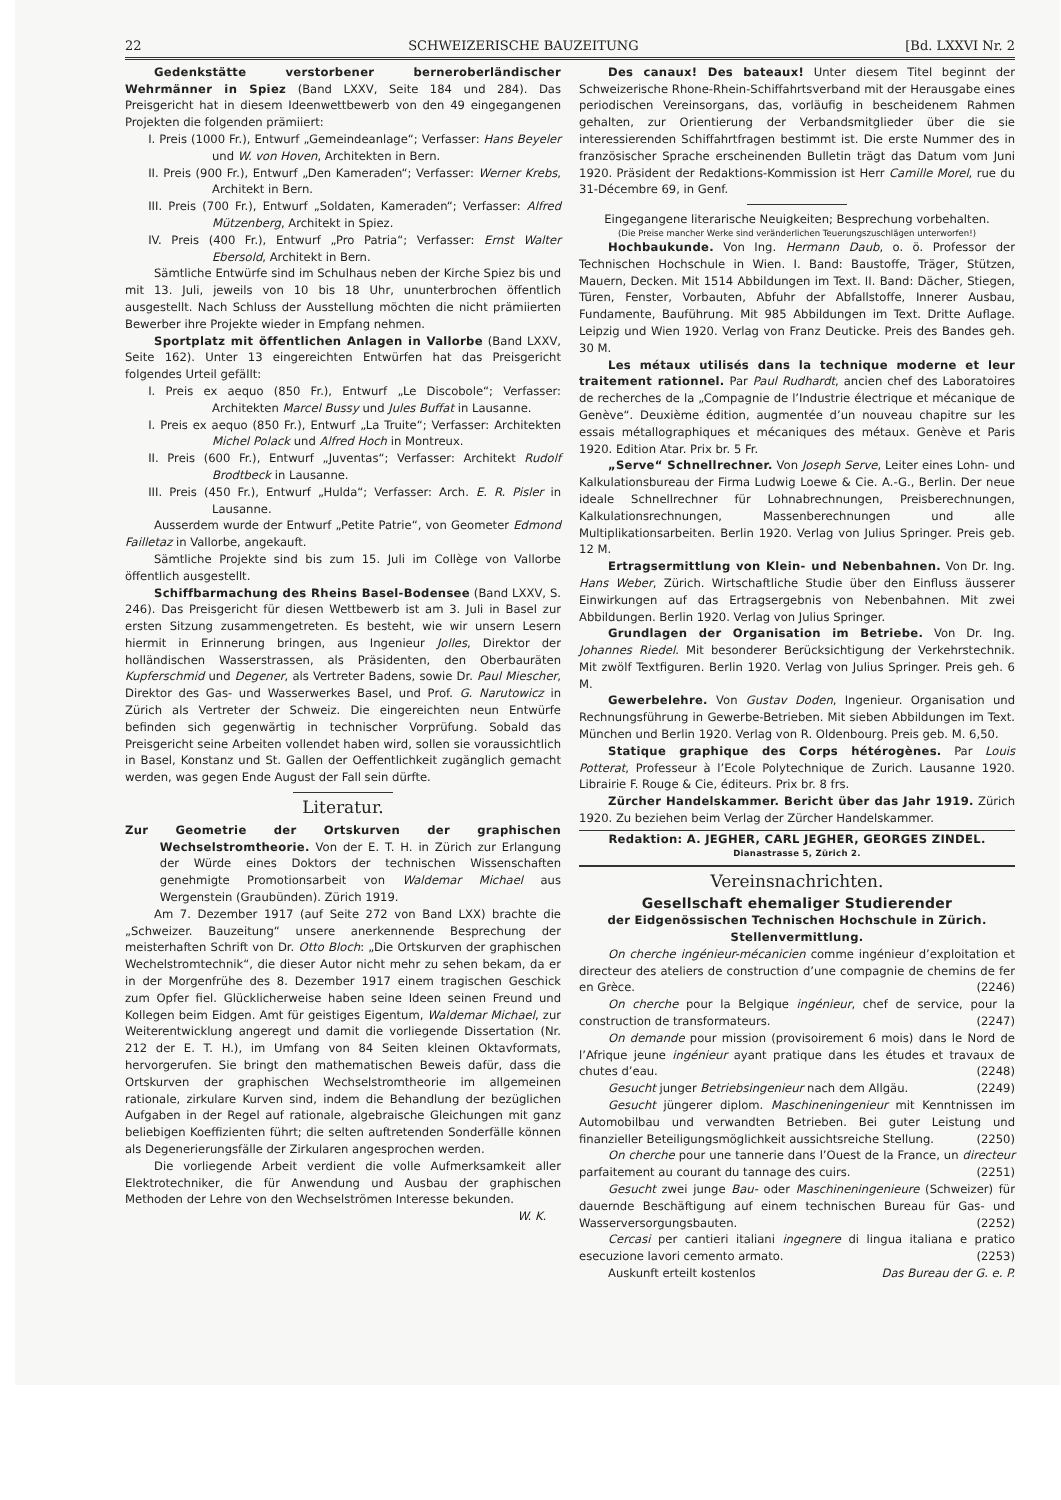22 SCHWEIZERISCHE BAUZEITUNG [Bd. LXXVI Nr. 2
Gedenkstätte verstorbener berneroberländischer Wehrmänner in Spiez (Band LXXV, Seite 184 und 284). Das Preisgericht hat in diesem Ideenwettbewerb von den 49 eingegangenen Projekten die folgenden prämiiert:
I. Preis (1000 Fr.), Entwurf „Gemeindeanlage“; Verfasser: Hans Beyeler und W. von Hoven, Architekten in Bern.
II. Preis (900 Fr.), Entwurf „Den Kameraden“; Verfasser: Werner Krebs, Architekt in Bern.
III. Preis (700 Fr.), Entwurf „Soldaten, Kameraden“; Verfasser: Alfred Mützenberg, Architekt in Spiez.
IV. Preis (400 Fr.), Entwurf „Pro Patria“; Verfasser: Ernst Walter Ebersold, Architekt in Bern.
Sämtliche Entwürfe sind im Schulhaus neben der Kirche Spiez bis und mit 13. Juli, jeweils von 10 bis 18 Uhr, ununterbrochen öffentlich ausgestellt. Nach Schluss der Ausstellung möchten die nicht prämiierten Bewerber ihre Projekte wieder in Empfang nehmen.
Sportplatz mit öffentlichen Anlagen in Vallorbe (Band LXXV, Seite 162). Unter 13 eingereichten Entwürfen hat das Preisgericht folgendes Urteil gefällt:
I. Preis ex aequo (850 Fr.), Entwurf „Le Discobole“; Verfasser: Architekten Marcel Bussy und Jules Buffat in Lausanne.
I. Preis ex aequo (850 Fr.), Entwurf „La Truite“; Verfasser: Architekten Michel Polack und Alfred Hoch in Montreux.
II. Preis (600 Fr.), Entwurf „Juventas“; Verfasser: Architekt Rudolf Brodtbeck in Lausanne.
III. Preis (450 Fr.), Entwurf „Hulda“; Verfasser: Arch. E. R. Pisler in Lausanne.
Ausserdem wurde der Entwurf „Petite Patrie“, von Geometer Edmond Failletaz in Vallorbe, angekauft.
Sämtliche Projekte sind bis zum 15. Juli im Collège von Vallorbe öffentlich ausgestellt.
Schiffbarmachung des Rheins Basel-Bodensee (Band LXXV, S. 246). Das Preisgericht für diesen Wettbewerb ist am 3. Juli in Basel zur ersten Sitzung zusammengetreten. Es besteht, wie wir unsern Lesern hiermit in Erinnerung bringen, aus Ingenieur Jolles, Direktor der holländischen Wasserstrassen, als Präsidenten, den Oberbauräten Kupferschmid und Degener, als Vertreter Badens, sowie Dr. Paul Miescher, Direktor des Gas- und Wasserwerkes Basel, und Prof. G. Narutowicz in Zürich als Vertreter der Schweiz. Die eingereichten neun Entwürfe befinden sich gegenwärtig in technischer Vorprüfung. Sobald das Preisgericht seine Arbeiten vollendet haben wird, sollen sie voraussichtlich in Basel, Konstanz und St. Gallen der Oeffentlichkeit zugänglich gemacht werden, was gegen Ende August der Fall sein dürfte.
Literatur.
Zur Geometrie der Ortskurven der graphischen Wechselstromtheorie. Von der E. T. H. in Zürich zur Erlangung der Würde eines Doktors der technischen Wissenschaften genehmigte Promotionsarbeit von Waldemar Michael aus Wergenstein (Graubünden). Zürich 1919.
Am 7. Dezember 1917 (auf Seite 272 von Band LXX) brachte die „Schweizer. Bauzeitung“ unsere anerkennende Besprechung der meisterhaften Schrift von Dr. Otto Bloch: „Die Ortskurven der graphischen Wechelstromtechnik“, die dieser Autor nicht mehr zu sehen bekam, da er in der Morgenfrühe des 8. Dezember 1917 einem tragischen Geschick zum Opfer fiel. Glücklicherweise haben seine Ideen seinen Freund und Kollegen beim Eidgen. Amt für geistiges Eigentum, Waldemar Michael, zur Weiterentwicklung angeregt und damit die vorliegende Dissertation (Nr. 212 der E. T. H.), im Umfang von 84 Seiten kleinen Oktavformats, hervorgerufen. Sie bringt den mathematischen Beweis dafür, dass die Ortskurven der graphischen Wechselstromtheorie im allgemeinen rationale, zirkulare Kurven sind, indem die Behandlung der bezüglichen Aufgaben in der Regel auf rationale, algebraische Gleichungen mit ganz beliebigen Koeffizienten führt; die selten auftretenden Sonderfälle können als Degenerierungsfälle der Zirkularen angesprochen werden.
Die vorliegende Arbeit verdient die volle Aufmerksamkeit aller Elektrotechniker, die für Anwendung und Ausbau der graphischen Methoden der Lehre von den Wechselströmen Interesse bekunden. W. K.
Des canaux! Des bateaux! Unter diesem Titel beginnt der Schweizerische Rhone-Rhein-Schiffahrtsverband mit der Herausgabe eines periodischen Vereinsorgans, das, vorläufig in bescheidenem Rahmen gehalten, zur Orientierung der Verbandsmitglieder über die sie interessierenden Schiffahrtfragen bestimmt ist. Die erste Nummer des in französischer Sprache erscheinenden Bulletin trägt das Datum vom Juni 1920. Präsident der Redaktions-Kommission ist Herr Camille Morel, rue du 31-Décembre 69, in Genf.
Eingegangene literarische Neuigkeiten; Besprechung vorbehalten.
(Die Preise mancher Werke sind veränderlichen Teuerungszuschlägen unterworfen!)
Hochbaukunde. Von Ing. Hermann Daub, o. ö. Professor der Technischen Hochschule in Wien. I. Band: Baustoffe, Träger, Stützen, Mauern, Decken. Mit 1514 Abbildungen im Text. II. Band: Dächer, Stiegen, Türen, Fenster, Vorbauten, Abfuhr der Abfallstoffe, Innerer Ausbau, Fundamente, Bauführung. Mit 985 Abbildungen im Text. Dritte Auflage. Leipzig und Wien 1920. Verlag von Franz Deuticke. Preis des Bandes geh. 30 M.
Les métaux utilisés dans la technique moderne et leur traitement rationnel. Par Paul Rudhardt, ancien chef des Laboratoires de recherches de la „Compagnie de l’Industrie électrique et mécanique de Genève“. Deuxième édition, augmentée d’un nouveau chapitre sur les essais métallographiques et mécaniques des métaux. Genève et Paris 1920. Edition Atar. Prix br. 5 Fr.
„Serve“ Schnellrechner. Von Joseph Serve, Leiter eines Lohn- und Kalkulationsbureau der Firma Ludwig Loewe & Cie. A.-G., Berlin. Der neue ideale Schnellrechner für Lohnabrechnungen, Preisberechnungen, Kalkulationsrechnungen, Massenberechnungen und alle Multiplikationsarbeiten. Berlin 1920. Verlag von Julius Springer. Preis geb. 12 M.
Ertragsermittlung von Klein- und Nebenbahnen. Von Dr. Ing. Hans Weber, Zürich. Wirtschaftliche Studie über den Einfluss äusserer Einwirkungen auf das Ertragsergebnis von Nebenbahnen. Mit zwei Abbildungen. Berlin 1920. Verlag von Julius Springer.
Grundlagen der Organisation im Betriebe. Von Dr. Ing. Johannes Riedel. Mit besonderer Berücksichtigung der Verkehrstechnik. Mit zwölf Textfiguren. Berlin 1920. Verlag von Julius Springer. Preis geh. 6 M.
Gewerbelehre. Von Gustav Doden, Ingenieur. Organisation und Rechnungsführung in Gewerbe-Betrieben. Mit sieben Abbildungen im Text. München und Berlin 1920. Verlag von R. Oldenbourg. Preis geb. M. 6,50.
Statique graphique des Corps hétérogènes. Par Louis Potterat, Professeur à l’Ecole Polytechnique de Zurich. Lausanne 1920. Librairie F. Rouge & Cie, éditeurs. Prix br. 8 frs.
Zürcher Handelskammer. Bericht über das Jahr 1919. Zürich 1920. Zu beziehen beim Verlag der Zürcher Handelskammer.
Redaktion: A. JEGHER, CARL JEGHER, GEORGES ZINDEL.
Dianastrasse 5, Zürich 2.
Vereinsnachrichten.
Gesellschaft ehemaliger Studierender
der Eidgenössischen Technischen Hochschule in Zürich.
Stellenvermittlung.
On cherche ingénieur-mécanicien comme ingénieur d’exploitation et directeur des ateliers de construction d’une compagnie de chemins de fer en Grèce. (2246)
On cherche pour la Belgique ingénieur, chef de service, pour la construction de transformateurs. (2247)
On demande pour mission (provisoirement 6 mois) dans le Nord de l’Afrique jeune ingénieur ayant pratique dans les études et travaux de chutes d’eau. (2248)
Gesucht junger Betriebsingenieur nach dem Allgäu. (2249)
Gesucht jüngerer diplom. Maschineningenieur mit Kenntnissen im Automobilbau und verwandten Betrieben. Bei guter Leistung und finanzieller Beteiligungsmöglichkeit aussichtsreiche Stellung. (2250)
On cherche pour une tannerie dans l’Ouest de la France, un directeur parfaitement au courant du tannage des cuirs. (2251)
Gesucht zwei junge Bau- oder Maschineningenieure (Schweizer) für dauernde Beschäftigung auf einem technischen Bureau für Gas- und Wasserversorgungsbauten. (2252)
Cercasi per cantieri italiani ingegnere di lingua italiana e pratico esecuzione lavori cemento armato. (2253)
Auskunft erteilt kostenlos Das Bureau der G. e. P.